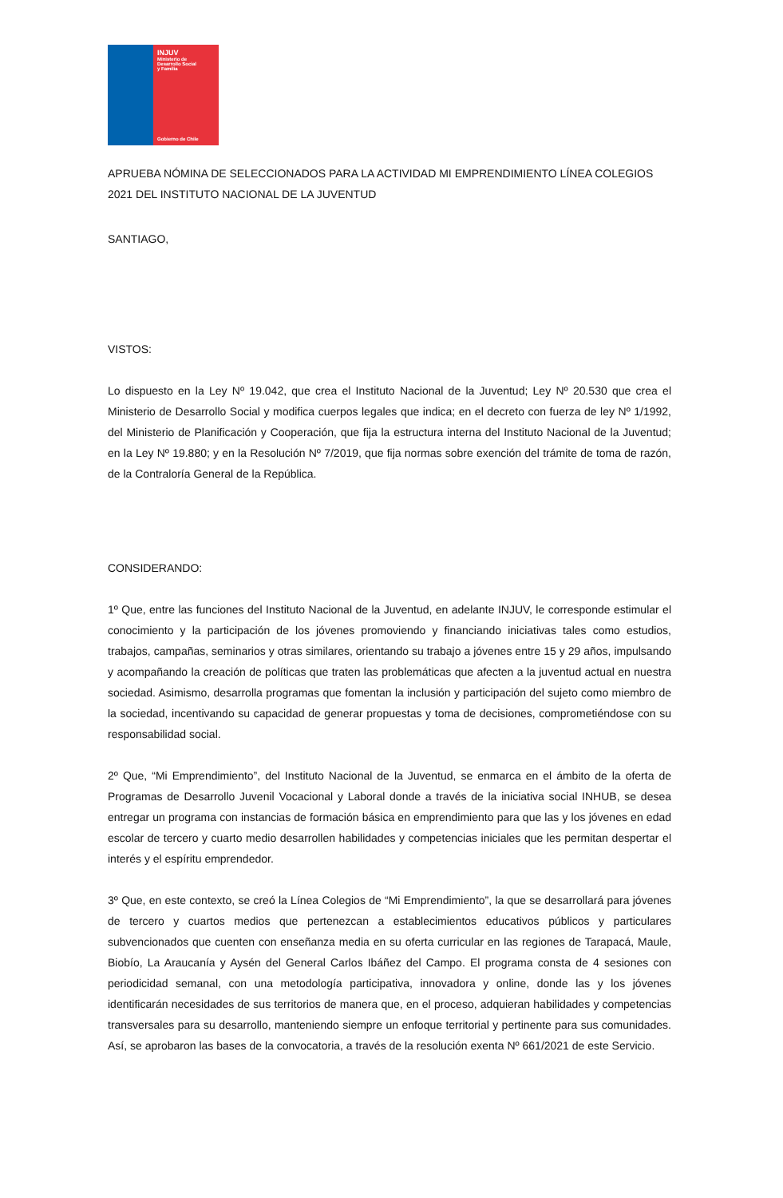INJUV
Ministerio de
Desarrollo Social
y Familia
Gobierno de Chile
APRUEBA NÓMINA DE SELECCIONADOS PARA LA ACTIVIDAD MI EMPRENDIMIENTO LÍNEA COLEGIOS 2021 DEL INSTITUTO NACIONAL DE LA JUVENTUD
SANTIAGO,
VISTOS:
Lo dispuesto en la Ley Nº 19.042, que crea el Instituto Nacional de la Juventud; Ley Nº 20.530 que crea el Ministerio de Desarrollo Social y modifica cuerpos legales que indica; en el decreto con fuerza de ley Nº 1/1992, del Ministerio de Planificación y Cooperación, que fija la estructura interna del Instituto Nacional de la Juventud; en la Ley Nº 19.880; y en la Resolución Nº 7/2019, que fija normas sobre exención del trámite de toma de razón, de la Contraloría General de la República.
CONSIDERANDO:
1º Que, entre las funciones del Instituto Nacional de la Juventud, en adelante INJUV, le corresponde estimular el conocimiento y la participación de los jóvenes promoviendo y financiando iniciativas tales como estudios, trabajos, campañas, seminarios y otras similares, orientando su trabajo a jóvenes entre 15 y 29 años, impulsando y acompañando la creación de políticas que traten las problemáticas que afecten a la juventud actual en nuestra sociedad. Asimismo, desarrolla programas que fomentan la inclusión y participación del sujeto como miembro de la sociedad, incentivando su capacidad de generar propuestas y toma de decisiones, comprometiéndose con su responsabilidad social.
2º Que, “Mi Emprendimiento”, del Instituto Nacional de la Juventud, se enmarca en el ámbito de la oferta de Programas de Desarrollo Juvenil Vocacional y Laboral donde a través de la iniciativa social INHUB, se desea entregar un programa con instancias de formación básica en emprendimiento para que las y los jóvenes en edad escolar de tercero y cuarto medio desarrollen habilidades y competencias iniciales que les permitan despertar el interés y el espíritu emprendedor.
3º Que, en este contexto, se creó la Línea Colegios de “Mi Emprendimiento”, la que se desarrollará para jóvenes de tercero y cuartos medios que pertenezcan a establecimientos educativos públicos y particulares subvencionados que cuenten con enseñanza media en su oferta curricular en las regiones de Tarapacá, Maule, Biobío, La Araucanía y Aysén del General Carlos Ibáñez del Campo. El programa consta de 4 sesiones con periodicidad semanal, con una metodología participativa, innovadora y online, donde las y los jóvenes identificarán necesidades de sus territorios de manera que, en el proceso, adquieran habilidades y competencias transversales para su desarrollo, manteniendo siempre un enfoque territorial y pertinente para sus comunidades. Así, se aprobaron las bases de la convocatoria, a través de la resolución exenta Nº 661/2021 de este Servicio.